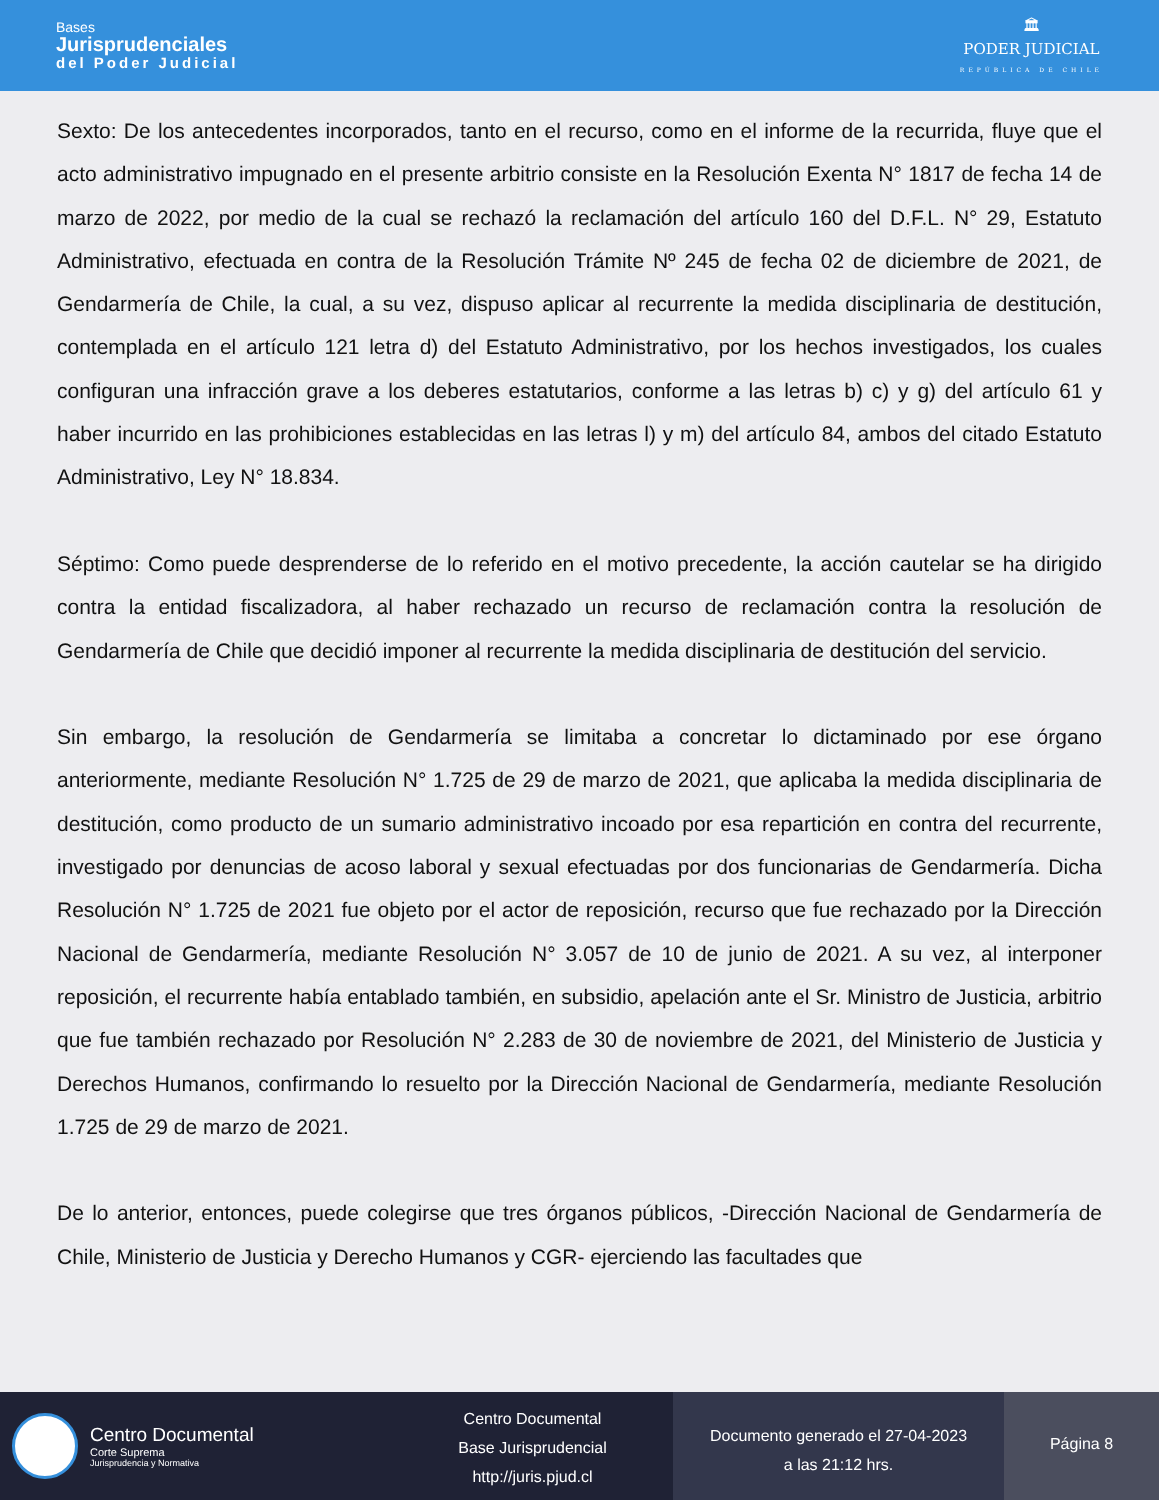Bases
Jurisprudenciales
del Poder Judicial
🏛
PODER JUDICIAL
REPÚBLICA DE CHILE
Sexto: De los antecedentes incorporados, tanto en el recurso, como en el informe de la recurrida, fluye que el acto administrativo impugnado en el presente arbitrio consiste en la Resolución Exenta N° 1817 de fecha 14 de marzo de 2022, por medio de la cual se rechazó la reclamación del artículo 160 del D.F.L. N° 29, Estatuto Administrativo, efectuada en contra de la Resolución Trámite Nº 245 de fecha 02 de diciembre de 2021, de Gendarmería de Chile, la cual, a su vez, dispuso aplicar al recurrente la medida disciplinaria de destitución, contemplada en el artículo 121 letra d) del Estatuto Administrativo, por los hechos investigados, los cuales configuran una infracción grave a los deberes estatutarios, conforme a las letras b) c) y g) del artículo 61 y haber incurrido en las prohibiciones establecidas en las letras l) y m) del artículo 84, ambos del citado Estatuto Administrativo, Ley N° 18.834.
Séptimo: Como puede desprenderse de lo referido en el motivo precedente, la acción cautelar se ha dirigido contra la entidad fiscalizadora, al haber rechazado un recurso de reclamación contra la resolución de Gendarmería de Chile que decidió imponer al recurrente la medida disciplinaria de destitución del servicio.
Sin embargo, la resolución de Gendarmería se limitaba a concretar lo dictaminado por ese órgano anteriormente, mediante Resolución N° 1.725 de 29 de marzo de 2021, que aplicaba la medida disciplinaria de destitución, como producto de un sumario administrativo incoado por esa repartición en contra del recurrente, investigado por denuncias de acoso laboral y sexual efectuadas por dos funcionarias de Gendarmería. Dicha Resolución N° 1.725 de 2021 fue objeto por el actor de reposición, recurso que fue rechazado por la Dirección Nacional de Gendarmería, mediante Resolución N° 3.057 de 10 de junio de 2021. A su vez, al interponer reposición, el recurrente había entablado también, en subsidio, apelación ante el Sr. Ministro de Justicia, arbitrio que fue también rechazado por Resolución N° 2.283 de 30 de noviembre de 2021, del Ministerio de Justicia y Derechos Humanos, confirmando lo resuelto por la Dirección Nacional de Gendarmería, mediante Resolución 1.725 de 29 de marzo de 2021.
De lo anterior, entonces, puede colegirse que tres órganos públicos, -Dirección Nacional de Gendarmería de Chile, Ministerio de Justicia y Derecho Humanos y CGR- ejerciendo las facultades que
Centro Documental
Corte Suprema
Jurisprudencia y Normativa
Centro Documental
Base Jurisprudencial
http://juris.pjud.cl
Documento generado el 27-04-2023
a las 21:12 hrs.
Página 8